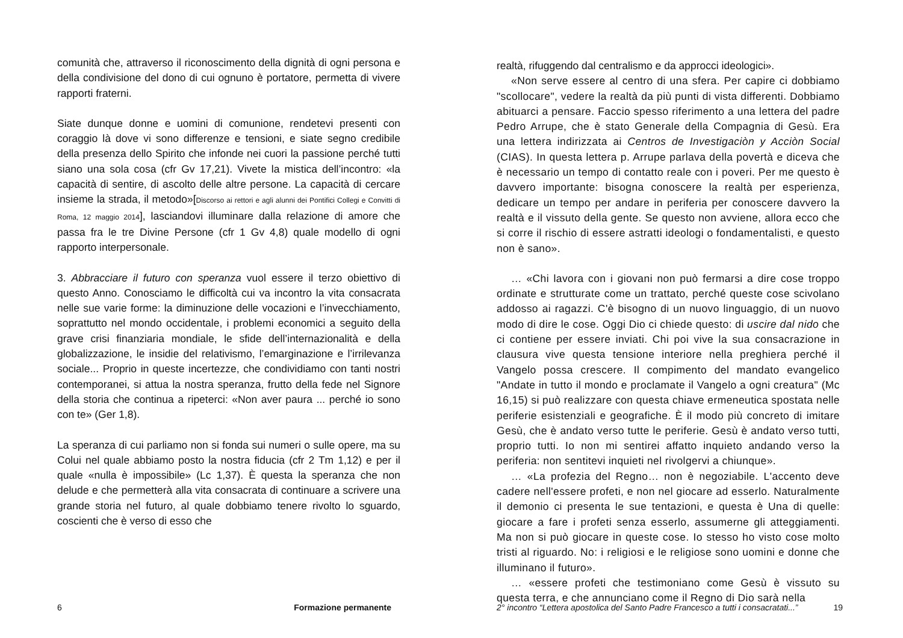comunità che, attraverso il riconoscimento della dignità di ogni persona e della condivisione del dono di cui ognuno è portatore, permetta di vivere rapporti fraterni.
Siate dunque donne e uomini di comunione, rendetevi presenti con coraggio là dove vi sono differenze e tensioni, e siate segno credibile della presenza dello Spirito che infonde nei cuori la passione perché tutti siano una sola cosa (cfr Gv 17,21). Vivete la mistica dell’incontro: «la capacità di sentire, di ascolto delle altre persone. La capacità di cercare insieme la strada, il metodo»[Discorso ai rettori e agli alunni dei Pontifici Collegi e Convitti di Roma, 12 maggio 2014], lasciandovi illuminare dalla relazione di amore che passa fra le tre Divine Persone (cfr 1 Gv 4,8) quale modello di ogni rapporto interpersonale.
3. Abbracciare il futuro con speranza vuol essere il terzo obiettivo di questo Anno. Conosciamo le difficoltà cui va incontro la vita consacrata nelle sue varie forme: la diminuzione delle vocazioni e l’invecchiamento, soprattutto nel mondo occidentale, i problemi economici a seguito della grave crisi finanziaria mondiale, le sfide dell’internazionalità e della globalizzazione, le insidie del relativismo, l’emarginazione e l’irrilevanza sociale... Proprio in queste incertezze, che condividiamo con tanti nostri contemporanei, si attua la nostra speranza, frutto della fede nel Signore della storia che continua a ripeterci: «Non aver paura ... perché io sono con te» (Ger 1,8).
La speranza di cui parliamo non si fonda sui numeri o sulle opere, ma su Colui nel quale abbiamo posto la nostra fiducia (cfr 2 Tm 1,12) e per il quale «nulla è impossibile» (Lc 1,37). È questa la speranza che non delude e che permetterà alla vita consacrata di continuare a scrivere una grande storia nel futuro, al quale dobbiamo tenere rivolto lo sguardo, coscienti che è verso di esso che
6 Formazione permanente
realtà, rifuggendo dal centralismo e da approcci ideologici».
«Non serve essere al centro di una sfera. Per capire ci dobbiamo "scollocare", vedere la realtà da più punti di vista differenti. Dobbiamo abituarci a pensare. Faccio spesso riferimento a una lettera del padre Pedro Arrupe, che è stato Generale della Compagnia di Gesù. Era una lettera indirizzata ai Centros de Investigaciòn y Acciòn Social (CIAS). In questa lettera p. Arrupe parlava della povertà e diceva che è necessario un tempo di contatto reale con i poveri. Per me questo è davvero importante: bisogna conoscere la realtà per esperienza, dedicare un tempo per andare in periferia per conoscere davvero la realtà e il vissuto della gente. Se questo non avviene, allora ecco che si corre il rischio di essere astratti ideologi o fondamentalisti, e questo non è sano».
… «Chi lavora con i giovani non può fermarsi a dire cose troppo ordinate e strutturate come un trattato, perché queste cose scivolano addosso ai ragazzi. C'è bisogno di un nuovo linguaggio, di un nuovo modo di dire le cose. Oggi Dio ci chiede questo: di uscire dal nido che ci contiene per essere inviati. Chi poi vive la sua consacrazione in clausura vive questa tensione interiore nella preghiera perché il Vangelo possa crescere. Il compimento del mandato evangelico "Andate in tutto il mondo e proclamate il Vangelo a ogni creatura" (Mc 16,15) si può realizzare con questa chiave ermeneutica spostata nelle periferie esistenziali e geografiche. È il modo più concreto di imitare Gesù, che è andato verso tutte le periferie. Gesù è andato verso tutti, proprio tutti. Io non mi sentirei affatto inquieto andando verso la periferia: non sentitevi inquieti nel rivolgervi a chiunque».
… «La profezia del Regno… non è negoziabile. L'accento deve cadere nell'essere profeti, e non nel giocare ad esserlo. Naturalmente il demonio ci presenta le sue tentazioni, e questa è Una di quelle: giocare a fare i profeti senza esserlo, assumerne gli atteggiamenti. Ma non si può giocare in queste cose. Io stesso ho visto cose molto tristi al riguardo. No: i religiosi e le religiose sono uomini e donne che illuminano il futuro».
… «essere profeti che testimoniano come Gesù è vissuto su questa terra, e che annunciano come il Regno di Dio sarà nella
2° incontro “Lettera apostolica del Santo Padre Francesco a tutti i consacratati...” 19